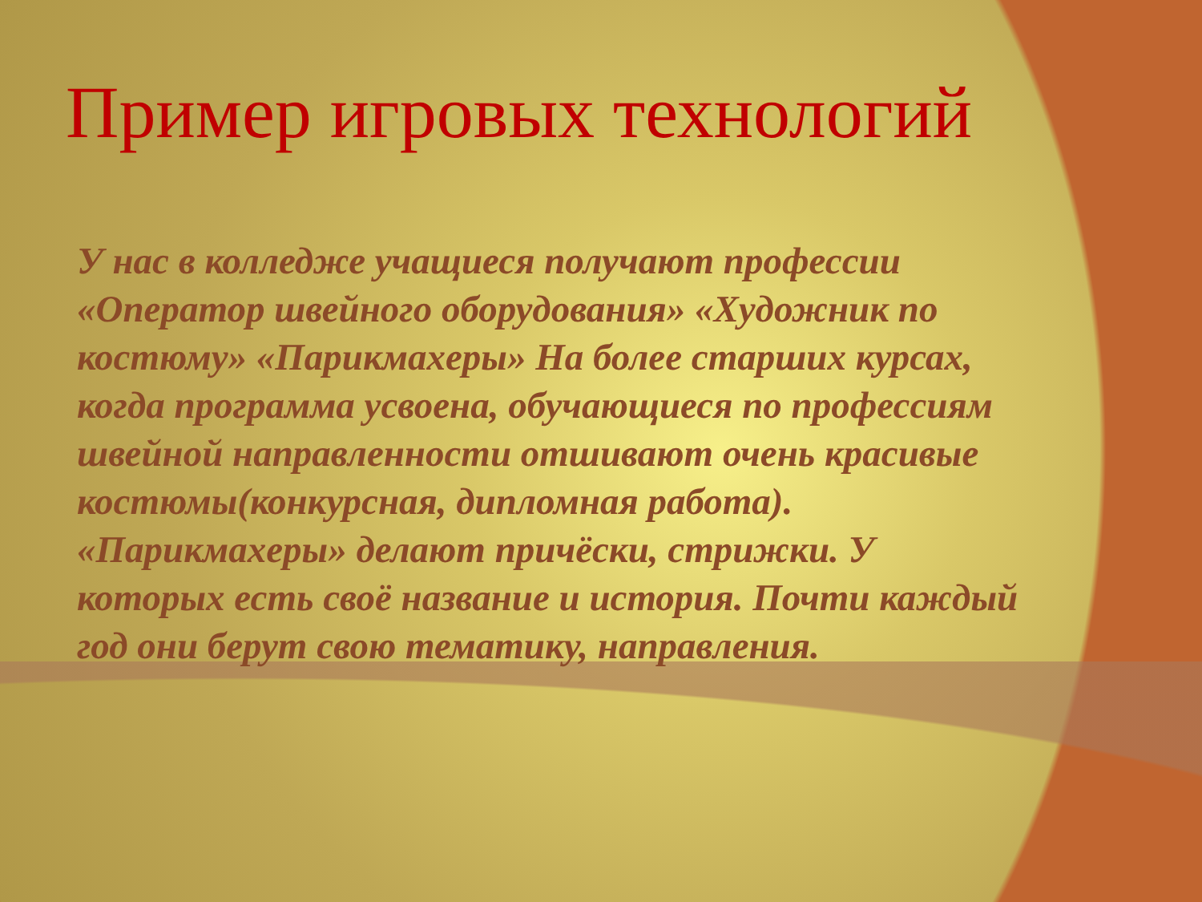Пример игровых технологий
У нас в колледже учащиеся получают профессии «Оператор швейного оборудования» «Художник по костюму» «Парикмахеры» На более старших курсах, когда программа усвоена, обучающиеся по профессиям швейной направленности отшивают очень красивые костюмы(конкурсная, дипломная работа). «Парикмахеры» делают причёски, стрижки. У которых есть своё название и история. Почти каждый год они берут свою тематику, направления.